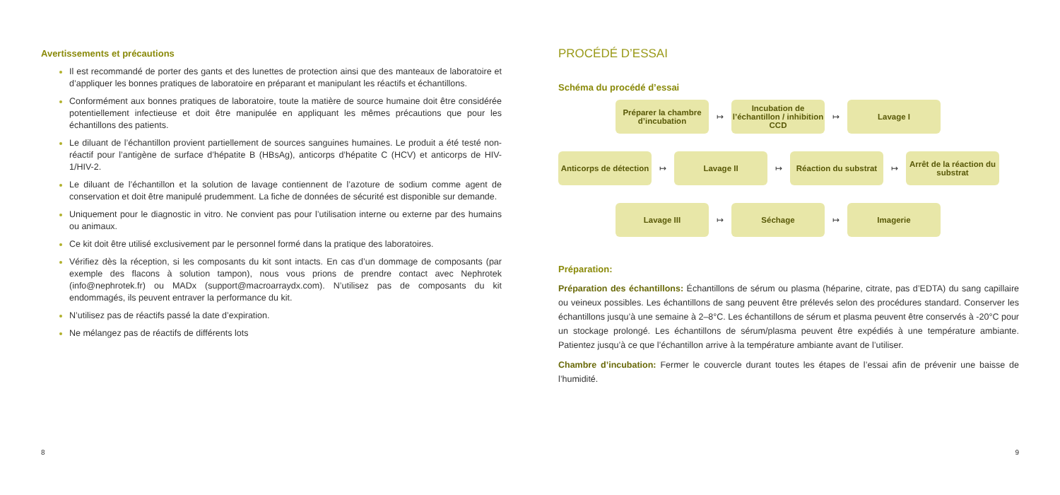Avertissements et précautions
Il est recommandé de porter des gants et des lunettes de protection ainsi que des manteaux de laboratoire et d’appliquer les bonnes pratiques de laboratoire en préparant et manipulant les réactifs et échantillons.
Conformément aux bonnes pratiques de laboratoire, toute la matière de source humaine doit être considérée potentiellement infectieuse et doit être manipulée en appliquant les mêmes précautions que pour les échantillons des patients.
Le diluant de l’échantillon provient partiellement de sources sanguines humaines. Le produit a été testé non-réactif pour l’antigène de surface d’hépatite B (HBsAg), anticorps d’hépatite C (HCV) et anticorps de HIV-1/HIV-2.
Le diluant de l’échantillon et la solution de lavage contiennent de l’azoture de sodium comme agent de conservation et doit être manipulé prudemment. La fiche de données de sécurité est disponible sur demande.
Uniquement pour le diagnostic in vitro. Ne convient pas pour l’utilisation interne ou externe par des humains ou animaux.
Ce kit doit être utilisé exclusivement par le personnel formé dans la pratique des laboratoires.
Vérifiez dès la réception, si les composants du kit sont intacts. En cas d’un dommage de composants (par exemple des flacons à solution tampon), nous vous prions de prendre contact avec Nephrotek (info@nephrotek.fr) ou MADx (support@macroarraydx.com). N’utilisez pas de composants du kit endommagés, ils peuvent entraver la performance du kit.
N’utilisez pas de réactifs passé la date d’expiration.
Ne mélangez pas de réactifs de différents lots
8
PROCÉDÉ D’ESSAI
Schéma du procédé d’essai
Préparer la chambre d’incubation
↦
Incubation de l’échantillon / inhibition CCD
↦
Lavage I
Anticorps de détection
↦
Lavage II
↦
Réaction du substrat
↦
Arrêt de la réaction du substrat
Lavage III
↦
Séchage
↦
Imagerie
Préparation:
Préparation des échantillons: Échantillons de sérum ou plasma (héparine, citrate, pas d’EDTA) du sang capillaire ou veineux possibles. Les échantillons de sang peuvent être prélevés selon des procédures standard. Conserver les échantillons jusqu’à une semaine à 2–8°C. Les échantillons de sérum et plasma peuvent être conservés à -20°C pour un stockage prolongé. Les échantillons de sérum/plasma peuvent être expédiés à une température ambiante. Patientez jusqu’à ce que l’échantillon arrive à la température ambiante avant de l’utiliser.
Chambre d’incubation: Fermer le couvercle durant toutes les étapes de l’essai afin de prévenir une baisse de l’humidité.
9